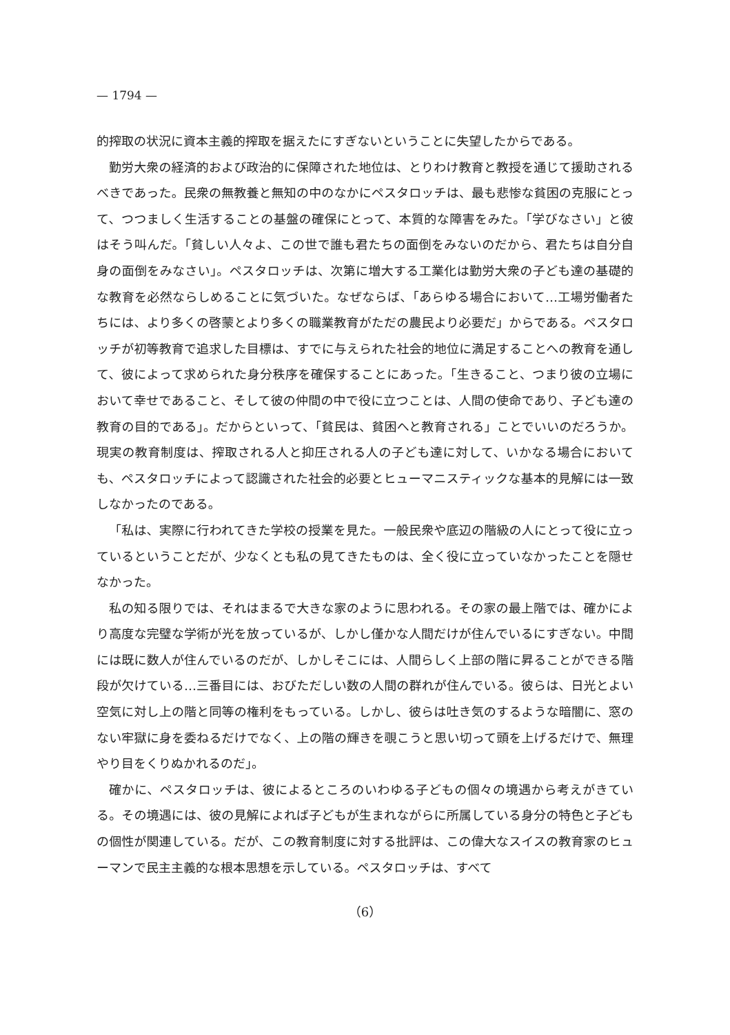— 1794 —
的搾取の状況に資本主義的搾取を据えたにすぎないということに失望したからである。
勤労大衆の経済的および政治的に保障された地位は、とりわけ教育と教授を通じて援助されるべきであった。民衆の無教養と無知の中のなかにペスタロッチは、最も悲惨な貧困の克服にとって、つつましく生活することの基盤の確保にとって、本質的な障害をみた。「学びなさい」と彼はそう叫んだ。「貧しい人々よ、この世で誰も君たちの面倒をみないのだから、君たちは自分自身の面倒をみなさい」。ペスタロッチは、次第に増大する工業化は勤労大衆の子ども達の基礎的な教育を必然ならしめることに気づいた。なぜならば、「あらゆる場合において…工場労働者たちには、より多くの啓蒙とより多くの職業教育がただの農民より必要だ」からである。ペスタロッチが初等教育で追求した目標は、すでに与えられた社会的地位に満足することへの教育を通して、彼によって求められた身分秩序を確保することにあった。「生きること、つまり彼の立場において幸せであること、そして彼の仲間の中で役に立つことは、人間の使命であり、子ども達の教育の目的である」。だからといって、「貧民は、貧困へと教育される」ことでいいのだろうか。現実の教育制度は、搾取される人と抑圧される人の子ども達に対して、いかなる場合においても、ペスタロッチによって認識された社会的必要とヒューマニスティックな基本的見解には一致しなかったのである。
「私は、実際に行われてきた学校の授業を見た。一般民衆や底辺の階級の人にとって役に立っているということだが、少なくとも私の見てきたものは、全く役に立っていなかったことを隠せなかった。
私の知る限りでは、それはまるで大きな家のように思われる。その家の最上階では、確かにより高度な完璧な学術が光を放っているが、しかし僅かな人間だけが住んでいるにすぎない。中間には既に数人が住んでいるのだが、しかしそこには、人間らしく上部の階に昇ることができる階段が欠けている…三番目には、おびただしい数の人間の群れが住んでいる。彼らは、日光とよい空気に対し上の階と同等の権利をもっている。しかし、彼らは吐き気のするような暗闇に、窓のない牢獄に身を委ねるだけでなく、上の階の輝きを覗こうと思い切って頭を上げるだけで、無理やり目をくりぬかれるのだ」。
確かに、ペスタロッチは、彼によるところのいわゆる子どもの個々の境遇から考えがきている。その境遇には、彼の見解によれば子どもが生まれながらに所属している身分の特色と子どもの個性が関連している。だが、この教育制度に対する批評は、この偉大なスイスの教育家のヒューマンで民主主義的な根本思想を示している。ペスタロッチは、すべて
（6）